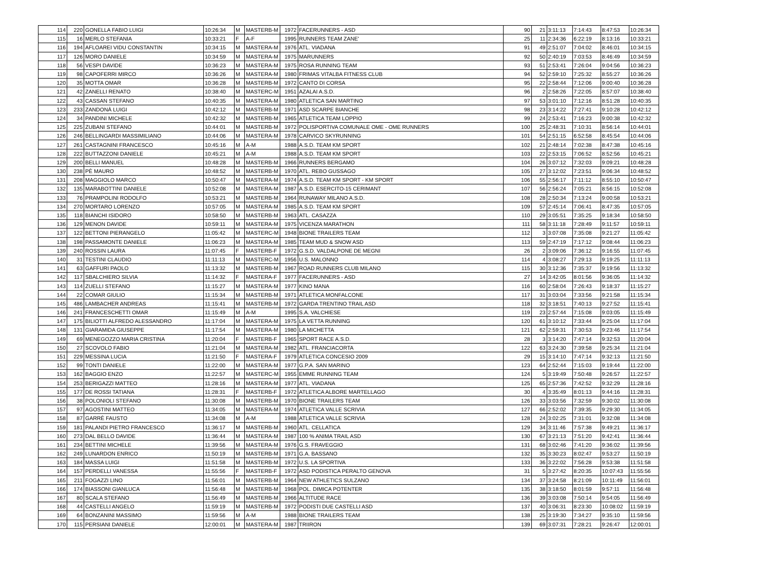| 114 | 220 | GONELLA FABIO LUIGI | 10:26:34 | M | MASTERB-M | 1972 | FACERUNNERS - ASD | 90 | 21 | 3:11:13 | 7:14:43 | 8:47:53 | 10:26:34 |
| 115 | 16 | MERLO STEFANIA | 10:33:21 | F | A-F | 1995 | RUNNERS TEAM ZANE' | 25 | 11 | 2:34:36 | 6:22:19 | 8:13:16 | 10:33:21 |
| 116 | 194 | AFLOAREI VIDU CONSTANTIN | 10:34:15 | M | MASTERA-M | 1976 | ATL. VIADANA | 91 | 49 | 2:51:07 | 7:04:02 | 8:46:01 | 10:34:15 |
| 117 | 126 | MORO DANIELE | 10:34:59 | M | MASTERA-M | 1975 | MARUNNERS | 92 | 50 | 2:40:19 | 7:03:53 | 8:46:49 | 10:34:59 |
| 118 | 56 | VESPI DAVIDE | 10:36:23 | M | MASTERA-M | 1975 | ROSA RUNNING TEAM | 93 | 51 | 2:53:41 | 7:26:04 | 9:04:56 | 10:36:23 |
| 119 | 98 | CAPOFERRI MIRCO | 10:36:26 | M | MASTERA-M | 1980 | FRIMAS VITALBA FITNESS CLUB | 94 | 52 | 2:59:10 | 7:25:32 | 8:55:27 | 10:36:26 |
| 120 | 35 | MOTTA OMAR | 10:36:28 | M | MASTERB-M | 1972 | CANTO DI CORSA | 95 | 22 | 2:58:44 | 7:12:06 | 9:00:40 | 10:36:28 |
| 121 | 42 | ZANELLI RENATO | 10:38:40 | M | MASTERC-M | 1951 | AZALAI A.S.D. | 96 | 2 | 2:58:26 | 7:22:05 | 8:57:07 | 10:38:40 |
| 122 | 43 | CASSAN STEFANO | 10:40:35 | M | MASTERA-M | 1980 | ATLETICA SAN MARTINO | 97 | 53 | 3:01:10 | 7:12:16 | 8:51:28 | 10:40:35 |
| 123 | 233 | ZANDONÀ LUIGI | 10:42:12 | M | MASTERB-M | 1971 | ASD SCARPE BIANCHE | 98 | 23 | 3:14:22 | 7:27:41 | 9:10:28 | 10:42:12 |
| 124 | 34 | PANDINI MICHELE | 10:42:32 | M | MASTERB-M | 1965 | ATLETICA TEAM LOPPIO | 99 | 24 | 2:53:41 | 7:16:23 | 9:00:38 | 10:42:32 |
| 125 | 225 | ZUBANI STEFANO | 10:44:01 | M | MASTERB-M | 1972 | POLISPORTIVA COMUNALE OME - OME RUNNERS | 100 | 25 | 2:48:31 | 7:10:31 | 8:56:14 | 10:44:01 |
| 126 | 246 | BELLINGARDI MASSIMILIANO | 10:44:06 | M | MASTERA-M | 1978 | CARVICO SKYRUNNING | 101 | 54 | 2:51:15 | 6:52:58 | 8:45:54 | 10:44:06 |
| 127 | 261 | CASTAGNINI FRANCESCO | 10:45:16 | M | A-M | 1988 | A.S.D. TEAM KM SPORT | 102 | 21 | 2:48:14 | 7:02:38 | 8:47:38 | 10:45:16 |
| 128 | 222 | BUTTAZZONI DANIELE | 10:45:21 | M | A-M | 1988 | A.S.D. TEAM KM SPORT | 103 | 22 | 2:53:15 | 7:06:52 | 8:52:56 | 10:45:21 |
| 129 | 200 | BELLI MANUEL | 10:48:28 | M | MASTERB-M | 1966 | RUNNERS BERGAMO | 104 | 26 | 3:07:12 | 7:32:03 | 9:09:21 | 10:48:28 |
| 130 | 238 | PÈ MAURO | 10:48:52 | M | MASTERB-M | 1970 | ATL. REBO GUSSAGO | 105 | 27 | 3:12:02 | 7:23:51 | 9:06:34 | 10:48:52 |
| 131 | 208 | MAGGIOLO MARCO | 10:50:47 | M | MASTERA-M | 1974 | A.S.D. TEAM KM SPORT - KM SPORT | 106 | 55 | 2:56:17 | 7:11:12 | 8:55:10 | 10:50:47 |
| 132 | 135 | MARABOTTINI DANIELE | 10:52:08 | M | MASTERA-M | 1987 | A.S.D. ESERCITO-15 CERIMANT | 107 | 56 | 2:56:24 | 7:05:21 | 8:56:15 | 10:52:08 |
| 133 | 76 | PRAMPOLINI RODOLFO | 10:53:21 | M | MASTERB-M | 1964 | RUNAWAY MILANO A.S.D. | 108 | 28 | 2:50:34 | 7:13:24 | 9:00:58 | 10:53:21 |
| 134 | 270 | MORTARO LORENZO | 10:57:05 | M | MASTERA-M | 1985 | A.S.D. TEAM KM SPORT | 109 | 57 | 2:45:14 | 7:06:41 | 8:47:35 | 10:57:05 |
| 135 | 118 | BIANCHI ISIDORO | 10:58:50 | M | MASTERB-M | 1963 | ATL. CASAZZA | 110 | 29 | 3:05:51 | 7:35:25 | 9:18:34 | 10:58:50 |
| 136 | 129 | MENON DAVIDE | 10:59:11 | M | MASTERA-M | 1975 | VICENZA MARATHON | 111 | 58 | 3:11:18 | 7:28:49 | 9:11:57 | 10:59:11 |
| 137 | 122 | BETTONI PIERANGELO | 11:05:42 | M | MASTERC-M | 1948 | BIONE TRAILERS TEAM | 112 | 3 | 3:07:08 | 7:35:08 | 9:21:27 | 11:05:42 |
| 138 | 198 | PASSAMONTE DANIELE | 11:06:23 | M | MASTERA-M | 1985 | TEAM MUD & SNOW ASD | 113 | 59 | 2:47:19 | 7:17:12 | 9:08:44 | 11:06:23 |
| 139 | 240 | ROSSIN LAURA | 11:07:45 | F | MASTERB-F | 1972 | G.S.D. VALDALPONE DE MEGNI | 26 | 2 | 3:09:06 | 7:36:12 | 9:16:55 | 11:07:45 |
| 140 | 31 | TESTINI CLAUDIO | 11:11:13 | M | MASTERC-M | 1956 | U.S. MALONNO | 114 | 4 | 3:08:27 | 7:29:13 | 9:19:25 | 11:11:13 |
| 141 | 63 | GAFFURI PAOLO | 11:13:32 | M | MASTERB-M | 1967 | ROAD RUNNERS CLUB MILANO | 115 | 30 | 3:12:36 | 7:35:37 | 9:19:56 | 11:13:32 |
| 142 | 117 | SBALCHIERO SILVIA | 11:14:32 | F | MASTERA-F | 1977 | FACERUNNERS - ASD | 27 | 14 | 3:42:05 | 8:01:56 | 9:36:05 | 11:14:32 |
| 143 | 114 | ZUELLI STEFANO | 11:15:27 | M | MASTERA-M | 1977 | KINO MANA | 116 | 60 | 2:58:04 | 7:26:43 | 9:18:37 | 11:15:27 |
| 144 | 22 | COMAR GIULIO | 11:15:34 | M | MASTERB-M | 1971 | ATLETICA MONFALCONE | 117 | 31 | 3:03:04 | 7:33:56 | 9:21:58 | 11:15:34 |
| 145 | 486 | LAMBACHER ANDREAS | 11:15:41 | M | MASTERB-M | 1972 | GARDA TRENTINO TRAIL ASD | 118 | 32 | 3:18:51 | 7:40:13 | 9:27:52 | 11:15:41 |
| 146 | 241 | FRANCESCHETTI OMAR | 11:15:49 | M | A-M | 1995 | S.A. VALCHIESE | 119 | 23 | 2:57:44 | 7:15:08 | 9:03:05 | 11:15:49 |
| 147 | 175 | BILIOTTI ALFREDO ALESSANDRO | 11:17:04 | M | MASTERA-M | 1975 | LA VETTA RUNNING | 120 | 61 | 3:10:12 | 7:33:44 | 9:25:04 | 11:17:04 |
| 148 | 131 | GIARAMIDA GIUSEPPE | 11:17:54 | M | MASTERA-M | 1980 | LA MICHETTA | 121 | 62 | 2:59:31 | 7:30:53 | 9:23:46 | 11:17:54 |
| 149 | 69 | MENEGOZZO MARIA CRISTINA | 11:20:04 | F | MASTERB-F | 1965 | SPORT RACE A.S.D. | 28 | 3 | 3:14:20 | 7:47:14 | 9:32:53 | 11:20:04 |
| 150 | 27 | SCOVOLO FABIO | 11:21:04 | M | MASTERA-M | 1982 | ATL. FRANCIACORTA | 122 | 63 | 3:24:30 | 7:39:58 | 9:25:34 | 11:21:04 |
| 151 | 229 | MESSINA LUCIA | 11:21:50 | F | MASTERA-F | 1979 | ATLETICA CONCESIO 2009 | 29 | 15 | 3:14:10 | 7:47:14 | 9:32:13 | 11:21:50 |
| 152 | 99 | TONTI DANIELE | 11:22:00 | M | MASTERA-M | 1977 | G.P.A. SAN MARINO | 123 | 64 | 2:52:44 | 7:15:03 | 9:19:44 | 11:22:00 |
| 153 | 162 | BAGGIO ENZO | 11:22:57 | M | MASTERC-M | 1955 | EMME RUNNING TEAM | 124 | 5 | 3:19:49 | 7:50:48 | 9:26:57 | 11:22:57 |
| 154 | 253 | BERIGAZZI MATTEO | 11:28:16 | M | MASTERA-M | 1977 | ATL. VIADANA | 125 | 65 | 2:57:36 | 7:42:52 | 9:32:29 | 11:28:16 |
| 155 | 177 | DE ROSSI TATIANA | 11:28:31 | F | MASTERB-F | 1972 | ATLETICA ALBORE MARTELLAGO | 30 | 4 | 3:35:49 | 8:01:13 | 9:44:16 | 11:28:31 |
| 156 | 38 | POLONIOLI STEFANO | 11:30:08 | M | MASTERB-M | 1970 | BIONE TRAILERS TEAM | 126 | 33 | 3:03:56 | 7:32:59 | 9:30:02 | 11:30:08 |
| 157 | 97 | AGOSTINI MATTEO | 11:34:05 | M | MASTERA-M | 1974 | ATLETICA VALLE SCRIVIA | 127 | 66 | 2:52:02 | 7:39:35 | 9:29:30 | 11:34:05 |
| 158 | 87 | GARRÈ FAUSTO | 11:34:08 | M | A-M | 1988 | ATLETICA VALLE SCRIVIA | 128 | 24 | 3:02:25 | 7:31:01 | 9:32:08 | 11:34:08 |
| 159 | 181 | PALANDI PIETRO FRANCESCO | 11:36:17 | M | MASTERB-M | 1960 | ATL. CELLATICA | 129 | 34 | 3:11:46 | 7:57:38 | 9:49:21 | 11:36:17 |
| 160 | 273 | DAL BELLO DAVIDE | 11:36:44 | M | MASTERA-M | 1987 | 100 % ANIMA TRAIL ASD | 130 | 67 | 3:21:13 | 7:51:20 | 9:42:41 | 11:36:44 |
| 161 | 234 | BETTINI MICHELE | 11:39:56 | M | MASTERA-M | 1976 | G.S. FRAVEGGIO | 131 | 68 | 3:02:46 | 7:41:20 | 9:36:02 | 11:39:56 |
| 162 | 249 | LUNARDON ENRICO | 11:50:19 | M | MASTERB-M | 1971 | G.A. BASSANO | 132 | 35 | 3:30:23 | 8:02:47 | 9:53:27 | 11:50:19 |
| 163 | 184 | MASSA LUIGI | 11:51:58 | M | MASTERB-M | 1972 | U.S. LA SPORTIVA | 133 | 36 | 3:22:02 | 7:56:28 | 9:53:38 | 11:51:58 |
| 164 | 157 | PERDELLI VANESSA | 11:55:56 | F | MASTERB-F | 1972 | ASD PODISTICA PERALTO GENOVA | 31 | 5 | 3:27:42 | 8:20:35 | 10:07:43 | 11:55:56 |
| 165 | 211 | FOGAZZI LINO | 11:56:01 | M | MASTERB-M | 1964 | NEW ATHLETICS SULZANO | 134 | 37 | 3:24:58 | 8:21:09 | 10:11:49 | 11:56:01 |
| 166 | 174 | BIASSONI GIANLUCA | 11:56:48 | M | MASTERB-M | 1968 | POL. DIMICA POTENTER | 135 | 38 | 3:18:50 | 8:01:59 | 9:57:11 | 11:56:48 |
| 167 | 80 | SCALA STEFANO | 11:56:49 | M | MASTERB-M | 1966 | ALTITUDE RACE | 136 | 39 | 3:03:08 | 7:50:14 | 9:54:05 | 11:56:49 |
| 168 | 44 | CASTELLI ANGELO | 11:59:19 | M | MASTERB-M | 1972 | PODISTI DUE CASTELLI ASD | 137 | 40 | 3:06:31 | 8:23:30 | 10:08:02 | 11:59:19 |
| 169 | 64 | BONZANINI MASSIMO | 11:59:56 | M | A-M | 1988 | BIONE TRAILERS TEAM | 138 | 25 | 3:19:30 | 7:34:27 | 9:35:10 | 11:59:56 |
| 170 | 115 | PERSIANI DANIELE | 12:00:01 | M | MASTERA-M | 1987 | TRIIRON | 139 | 69 | 3:07:31 | 7:28:21 | 9:26:47 | 12:00:01 |